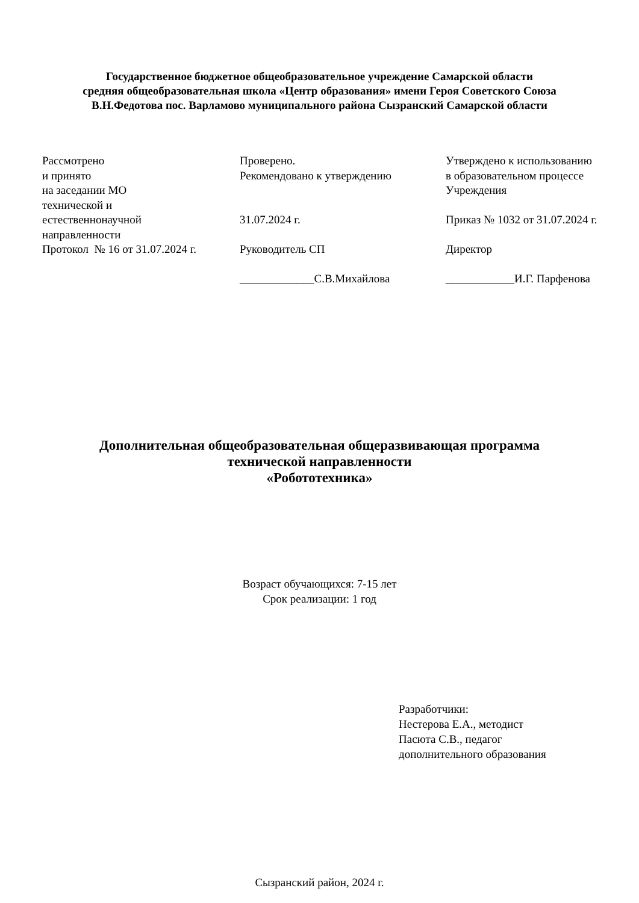Государственное бюджетное общеобразовательное учреждение Самарской области
средняя общеобразовательная школа «Центр образования» имени Героя Советского Союза
В.Н.Федотова пос. Варламово муниципального района Сызранский Самарской области
| Рассмотрено и принято на заседании МО технической и естественнонаучной направленности Протокол № 16 от 31.07.2024 г. | Проверено. Рекомендовано к утверждению 31.07.2024 г. Руководитель СП _____________С.В.Михайлова | Утверждено к использованию в образовательном процессе Учреждения Приказ № 1032 от 31.07.2024 г. Директор ____________И.Г. Парфенова |
Дополнительная общеобразовательная общеразвивающая программа
технической направленности
«Робототехника»
Возраст обучающихся: 7-15 лет
Срок реализации: 1 год
Разработчики:
Нестерова Е.А., методист
Пасюта С.В., педагог
дополнительного образования
Сызранский район, 2024 г.